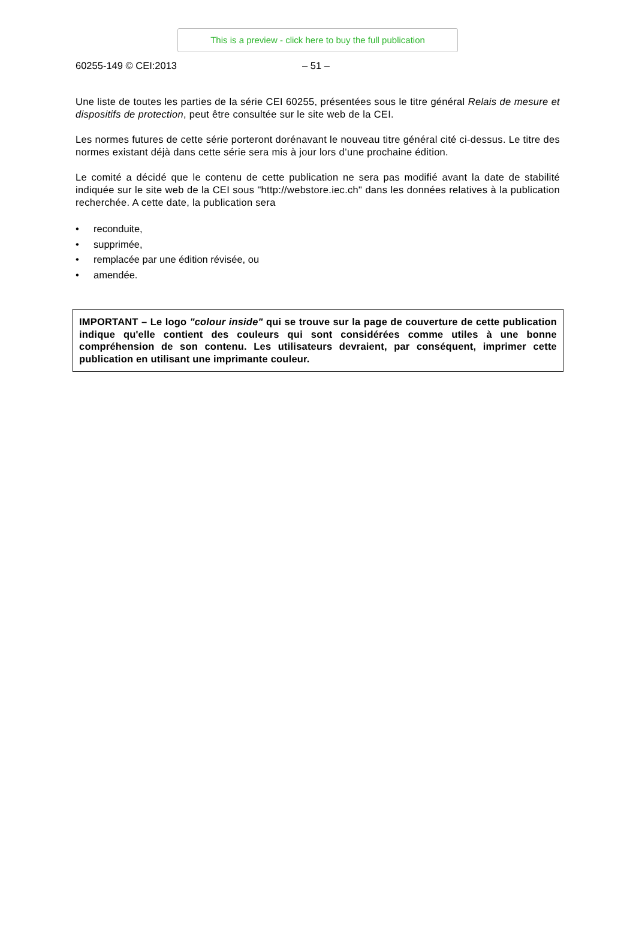This is a preview - click here to buy the full publication
60255-149 © CEI:2013 – 51 –
Une liste de toutes les parties de la série CEI 60255, présentées sous le titre général Relais de mesure et dispositifs de protection, peut être consultée sur le site web de la CEI.
Les normes futures de cette série porteront dorénavant le nouveau titre général cité ci-dessus. Le titre des normes existant déjà dans cette série sera mis à jour lors d’une prochaine édition.
Le comité a décidé que le contenu de cette publication ne sera pas modifié avant la date de stabilité indiquée sur le site web de la CEI sous "http://webstore.iec.ch" dans les données relatives à la publication recherchée. A cette date, la publication sera
• reconduite,
• supprimée,
• remplacée par une édition révisée, ou
• amendée.
IMPORTANT – Le logo "colour inside" qui se trouve sur la page de couverture de cette publication indique qu'elle contient des couleurs qui sont considérées comme utiles à une bonne compréhension de son contenu. Les utilisateurs devraient, par conséquent, imprimer cette publication en utilisant une imprimante couleur.